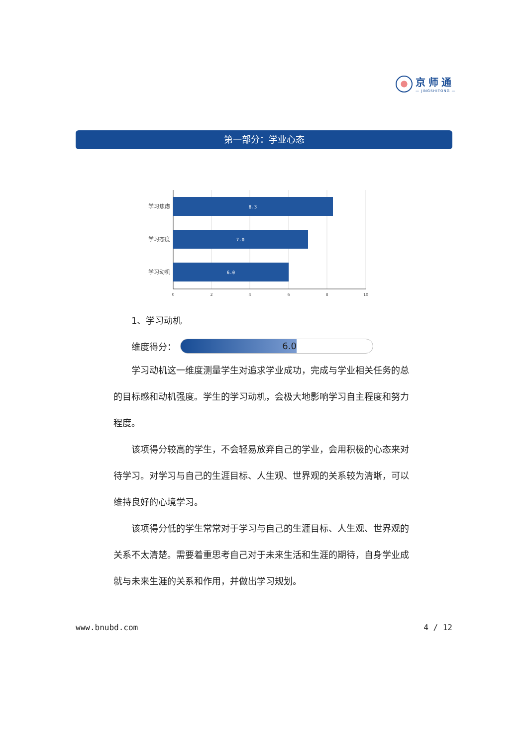京师通
— JINGSHITONG —
第一部分：学业心态
8.3
7.0
6.0
学习焦虑
学习态度
学习动机
0
2
4
6
8
10
1、学习动机
维度得分：
6.0
学习动机这一维度测量学生对追求学业成功，完成与学业相关任务的总的目标感和动机强度。学生的学习动机，会极大地影响学习自主程度和努力程度。
该项得分较高的学生，不会轻易放弃自己的学业，会用积极的心态来对待学习。对学习与自己的生涯目标、人生观、世界观的关系较为清晰，可以维持良好的心境学习。
该项得分低的学生常常对于学习与自己的生涯目标、人生观、世界观的关系不太清楚。需要着重思考自己对于未来生活和生涯的期待，自身学业成就与未来生涯的关系和作用，并做出学习规划。
www.bnubd.com 4 / 12